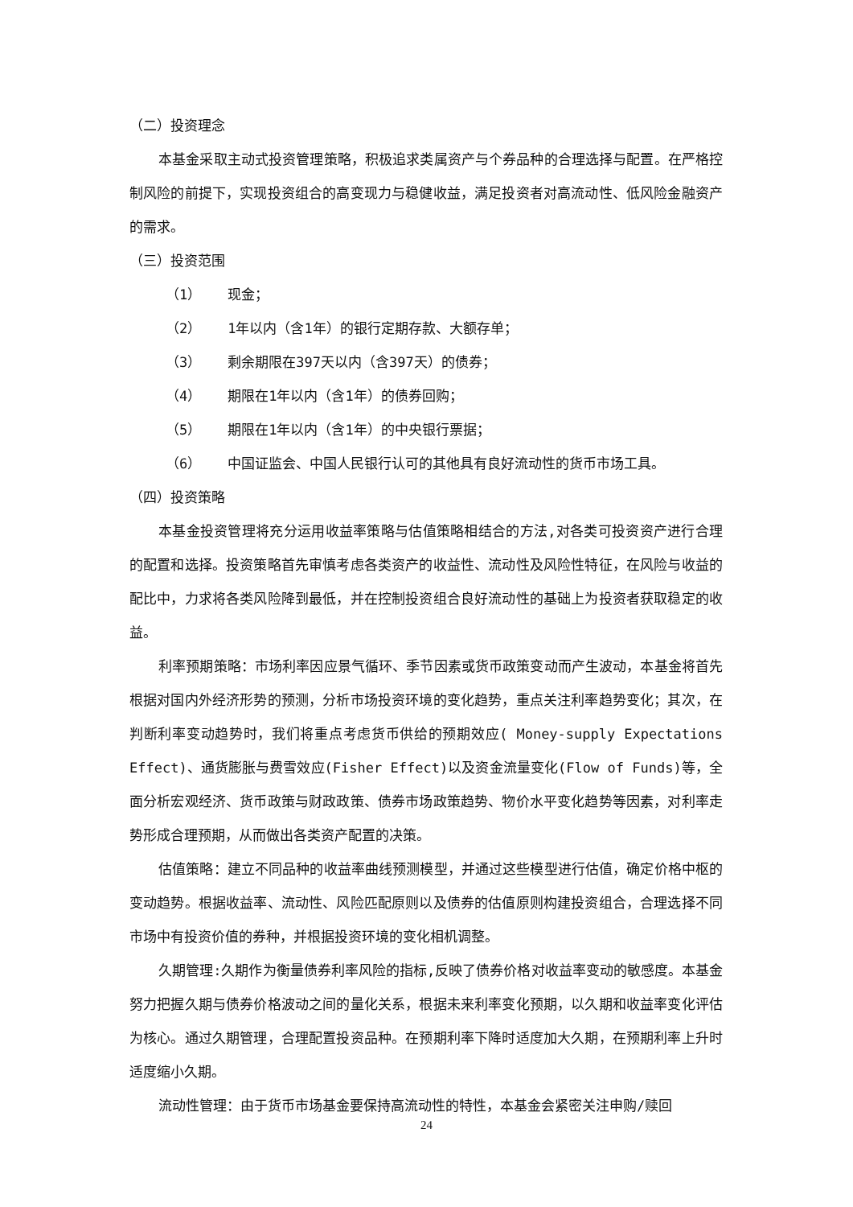（二）投资理念
本基金采取主动式投资管理策略，积极追求类属资产与个券品种的合理选择与配置。在严格控制风险的前提下，实现投资组合的高变现力与稳健收益，满足投资者对高流动性、低风险金融资产的需求。
（三）投资范围
（1） 现金；
（2） 1年以内（含1年）的银行定期存款、大额存单；
（3） 剩余期限在397天以内（含397天）的债券；
（4） 期限在1年以内（含1年）的债券回购；
（5） 期限在1年以内（含1年）的中央银行票据；
（6） 中国证监会、中国人民银行认可的其他具有良好流动性的货币市场工具。
（四）投资策略
本基金投资管理将充分运用收益率策略与估值策略相结合的方法,对各类可投资资产进行合理的配置和选择。投资策略首先审慎考虑各类资产的收益性、流动性及风险性特征，在风险与收益的配比中，力求将各类风险降到最低，并在控制投资组合良好流动性的基础上为投资者获取稳定的收益。
利率预期策略：市场利率因应景气循环、季节因素或货币政策变动而产生波动，本基金将首先根据对国内外经济形势的预测，分析市场投资环境的变化趋势，重点关注利率趋势变化；其次，在判断利率变动趋势时，我们将重点考虑货币供给的预期效应( Money-supply Expectations Effect)、通货膨胀与费雪效应(Fisher Effect)以及资金流量变化(Flow of Funds)等，全面分析宏观经济、货币政策与财政政策、债券市场政策趋势、物价水平变化趋势等因素，对利率走势形成合理预期，从而做出各类资产配置的决策。
估值策略：建立不同品种的收益率曲线预测模型，并通过这些模型进行估值，确定价格中枢的变动趋势。根据收益率、流动性、风险匹配原则以及债券的估值原则构建投资组合，合理选择不同市场中有投资价值的券种，并根据投资环境的变化相机调整。
久期管理:久期作为衡量债券利率风险的指标,反映了债券价格对收益率变动的敏感度。本基金努力把握久期与债券价格波动之间的量化关系，根据未来利率变化预期，以久期和收益率变化评估为核心。通过久期管理，合理配置投资品种。在预期利率下降时适度加大久期，在预期利率上升时适度缩小久期。
流动性管理：由于货币市场基金要保持高流动性的特性，本基金会紧密关注申购/赎回
24